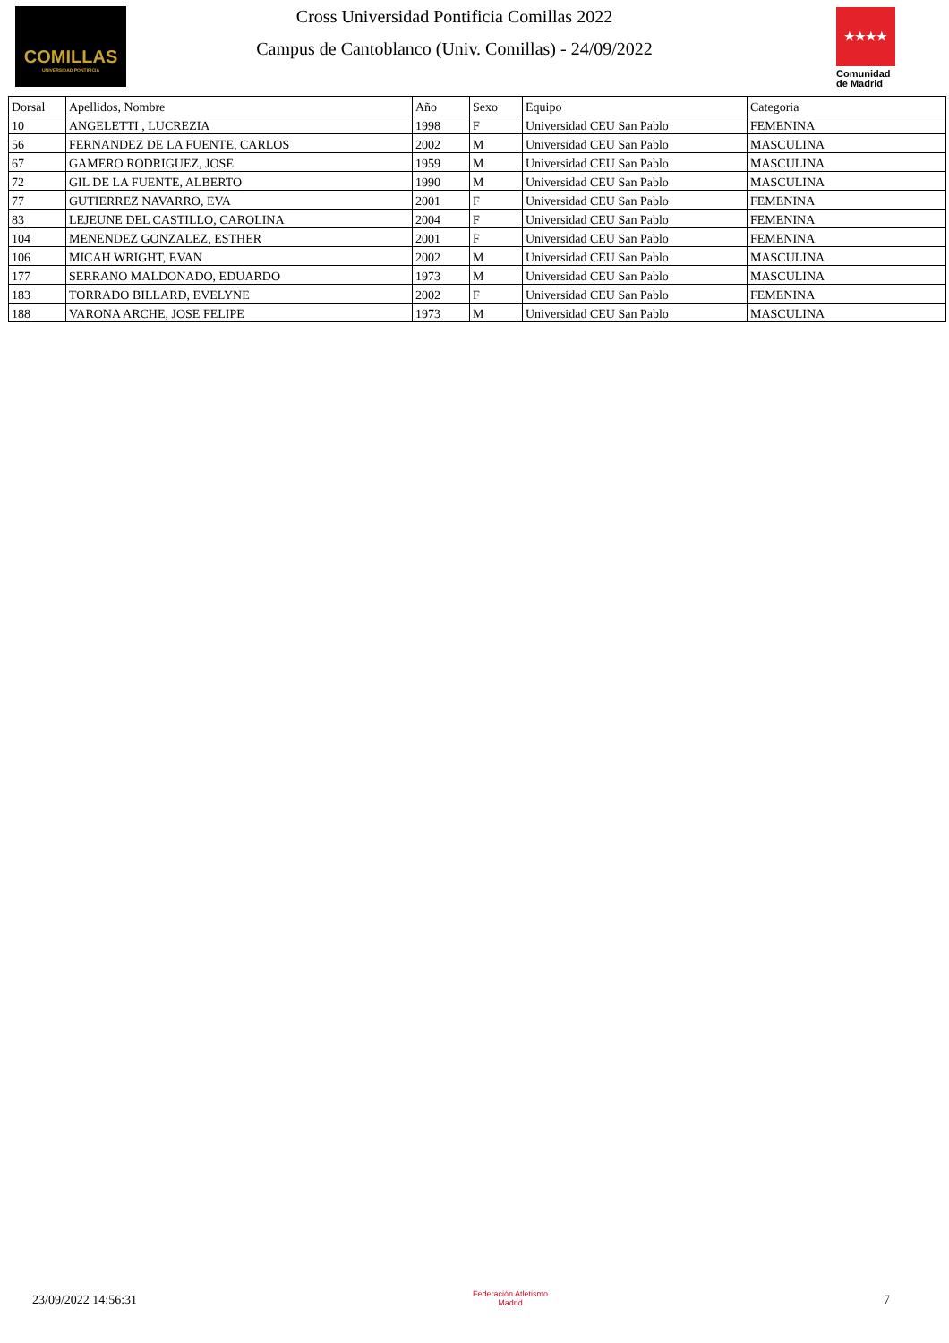COMILLAS
UNIVERSIDAD PONTIFICIA
Cross Universidad Pontificia Comillas 2022
Campus de Cantoblanco (Univ. Comillas) - 24/09/2022
★★★★
Comunidad de Madrid
| Dorsal | Apellidos, Nombre | Año | Sexo | Equipo | Categoria |
| --- | --- | --- | --- | --- | --- |
| 10 | ANGELETTI , LUCREZIA | 1998 | F | Universidad CEU San Pablo | FEMENINA |
| 56 | FERNANDEZ DE LA FUENTE, CARLOS | 2002 | M | Universidad CEU San Pablo | MASCULINA |
| 67 | GAMERO RODRIGUEZ, JOSE | 1959 | M | Universidad CEU San Pablo | MASCULINA |
| 72 | GIL DE LA FUENTE, ALBERTO | 1990 | M | Universidad CEU San Pablo | MASCULINA |
| 77 | GUTIERREZ NAVARRO, EVA | 2001 | F | Universidad CEU San Pablo | FEMENINA |
| 83 | LEJEUNE DEL CASTILLO, CAROLINA | 2004 | F | Universidad CEU San Pablo | FEMENINA |
| 104 | MENENDEZ GONZALEZ, ESTHER | 2001 | F | Universidad CEU San Pablo | FEMENINA |
| 106 | MICAH WRIGHT, EVAN | 2002 | M | Universidad CEU San Pablo | MASCULINA |
| 177 | SERRANO MALDONADO, EDUARDO | 1973 | M | Universidad CEU San Pablo | MASCULINA |
| 183 | TORRADO BILLARD, EVELYNE | 2002 | F | Universidad CEU San Pablo | FEMENINA |
| 188 | VARONA ARCHE, JOSE FELIPE | 1973 | M | Universidad CEU San Pablo | MASCULINA |
23/09/2022 14:56:31
Federación Atletismo
Madrid
7